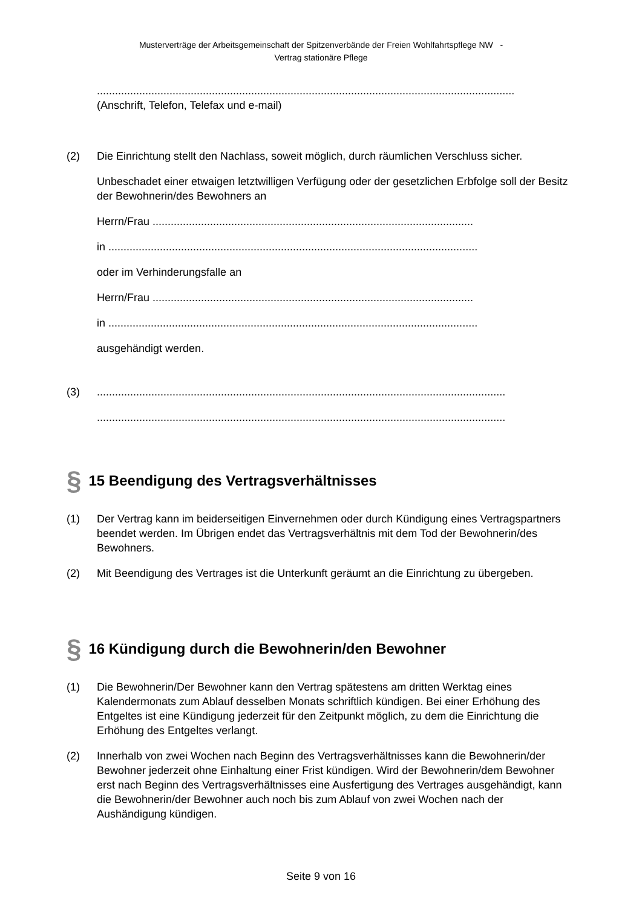Musterverträge der Arbeitsgemeinschaft der Spitzenverbände der Freien Wohlfahrtspflege NW -
Vertrag stationäre Pflege
..........................................................................................................................................
(Anschrift, Telefon, Telefax und e-mail)
(2) Die Einrichtung stellt den Nachlass, soweit möglich, durch räumlichen Verschluss sicher.
Unbeschadet einer etwaigen letztwilligen Verfügung oder der gesetzlichen Erbfolge soll der Besitz der Bewohnerin/des Bewohners an
Herrn/Frau ..........................................................................................................
in ..........................................................................................................................
oder im Verhinderungsfalle an
Herrn/Frau ..........................................................................................................
in ..........................................................................................................................
ausgehändigt werden.
(3) .......................................................................................................................................
.......................................................................................................................................
§ 15 Beendigung des Vertragsverhältnisses
(1) Der Vertrag kann im beiderseitigen Einvernehmen oder durch Kündigung eines Vertragspartners beendet werden. Im Übrigen endet das Vertragsverhältnis mit dem Tod der Bewohnerin/des Bewohners.
(2) Mit Beendigung des Vertrages ist die Unterkunft geräumt an die Einrichtung zu übergeben.
§ 16 Kündigung durch die Bewohnerin/den Bewohner
(1) Die Bewohnerin/Der Bewohner kann den Vertrag spätestens am dritten Werktag eines Kalendermonats zum Ablauf desselben Monats schriftlich kündigen. Bei einer Erhöhung des Entgeltes ist eine Kündigung jederzeit für den Zeitpunkt möglich, zu dem die Einrichtung die Erhöhung des Entgeltes verlangt.
(2) Innerhalb von zwei Wochen nach Beginn des Vertragsverhältnisses kann die Bewohnerin/der Bewohner jederzeit ohne Einhaltung einer Frist kündigen. Wird der Bewohnerin/dem Bewohner erst nach Beginn des Vertragsverhältnisses eine Ausfertigung des Vertrages ausgehändigt, kann die Bewohnerin/der Bewohner auch noch bis zum Ablauf von zwei Wochen nach der Aushändigung kündigen.
Seite 9 von 16